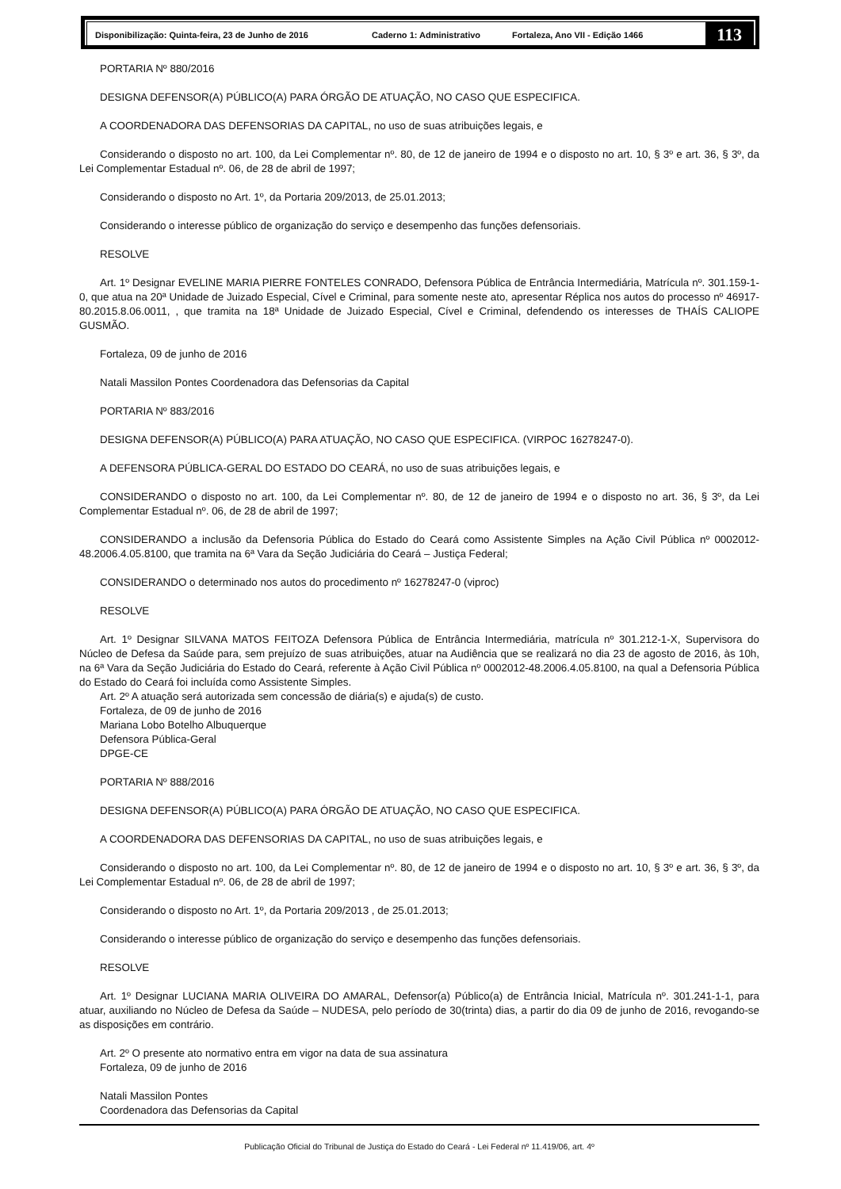Disponibilização: Quinta-feira, 23 de Junho de 2016 Caderno 1: Administrativo Fortaleza, Ano VII - Edição 1466 113
PORTARIA Nº 880/2016
DESIGNA DEFENSOR(A) PÚBLICO(A) PARA ÓRGÃO DE ATUAÇÃO, NO CASO QUE ESPECIFICA.
A COORDENADORA DAS DEFENSORIAS DA CAPITAL, no uso de suas atribuições legais, e
Considerando o disposto no art. 100, da Lei Complementar nº. 80, de 12 de janeiro de 1994 e o disposto no art. 10, § 3º e art. 36, § 3º, da Lei Complementar Estadual nº. 06, de 28 de abril de 1997;
Considerando o disposto no Art. 1º, da Portaria 209/2013, de 25.01.2013;
Considerando o interesse público de organização do serviço e desempenho das funções defensoriais.
RESOLVE
Art. 1º Designar EVELINE MARIA PIERRE FONTELES CONRADO, Defensora Pública de Entrância Intermediária, Matrícula nº. 301.159-1-0, que atua na 20ª Unidade de Juizado Especial, Cível e Criminal, para somente neste ato, apresentar Réplica nos autos do processo nº 46917-80.2015.8.06.0011, , que tramita na 18ª Unidade de Juizado Especial, Cível e Criminal, defendendo os interesses de THAÍS CALIOPE GUSMÃO.
Fortaleza, 09 de junho de 2016
Natali Massilon Pontes Coordenadora das Defensorias da Capital
PORTARIA Nº 883/2016
DESIGNA DEFENSOR(A) PÚBLICO(A) PARA ATUAÇÃO, NO CASO QUE ESPECIFICA. (VIRPOC 16278247-0).
A DEFENSORA PÚBLICA-GERAL DO ESTADO DO CEARÁ, no uso de suas atribuições legais, e
CONSIDERANDO o disposto no art. 100, da Lei Complementar nº. 80, de 12 de janeiro de 1994 e o disposto no art. 36, § 3º, da Lei Complementar Estadual nº. 06, de 28 de abril de 1997;
CONSIDERANDO a inclusão da Defensoria Pública do Estado do Ceará como Assistente Simples na Ação Civil Pública nº 0002012-48.2006.4.05.8100, que tramita na 6ª Vara da Seção Judiciária do Ceará – Justiça Federal;
CONSIDERANDO o determinado nos autos do procedimento nº 16278247-0 (viproc)
RESOLVE
Art. 1º Designar SILVANA MATOS FEITOZA Defensora Pública de Entrância Intermediária, matrícula nº 301.212-1-X, Supervisora do Núcleo de Defesa da Saúde para, sem prejuízo de suas atribuições, atuar na Audiência que se realizará no dia 23 de agosto de 2016, às 10h, na 6ª Vara da Seção Judiciária do Estado do Ceará, referente à Ação Civil Pública nº 0002012-48.2006.4.05.8100, na qual a Defensoria Pública do Estado do Ceará foi incluída como Assistente Simples.
Art. 2º A atuação será autorizada sem concessão de diária(s) e ajuda(s) de custo.
Fortaleza, de 09 de junho de 2016
Mariana Lobo Botelho Albuquerque
Defensora Pública-Geral
DPGE-CE
PORTARIA Nº 888/2016
DESIGNA DEFENSOR(A) PÚBLICO(A) PARA ÓRGÃO DE ATUAÇÃO, NO CASO QUE ESPECIFICA.
A COORDENADORA DAS DEFENSORIAS DA CAPITAL, no uso de suas atribuições legais, e
Considerando o disposto no art. 100, da Lei Complementar nº. 80, de 12 de janeiro de 1994 e o disposto no art. 10, § 3º e art. 36, § 3º, da Lei Complementar Estadual nº. 06, de 28 de abril de 1997;
Considerando o disposto no Art. 1º, da Portaria 209/2013 , de 25.01.2013;
Considerando o interesse público de organização do serviço e desempenho das funções defensoriais.
RESOLVE
Art. 1º Designar LUCIANA MARIA OLIVEIRA DO AMARAL, Defensor(a) Público(a) de Entrância Inicial, Matrícula nº. 301.241-1-1, para atuar, auxiliando no Núcleo de Defesa da Saúde – NUDESA, pelo período de 30(trinta) dias, a partir do dia 09 de junho de 2016, revogando-se as disposições em contrário.
Art. 2º O presente ato normativo entra em vigor na data de sua assinatura
Fortaleza, 09 de junho de 2016
Natali Massilon Pontes
Coordenadora das Defensorias da Capital
Publicação Oficial do Tribunal de Justiça do Estado do Ceará - Lei Federal nº 11.419/06, art. 4º